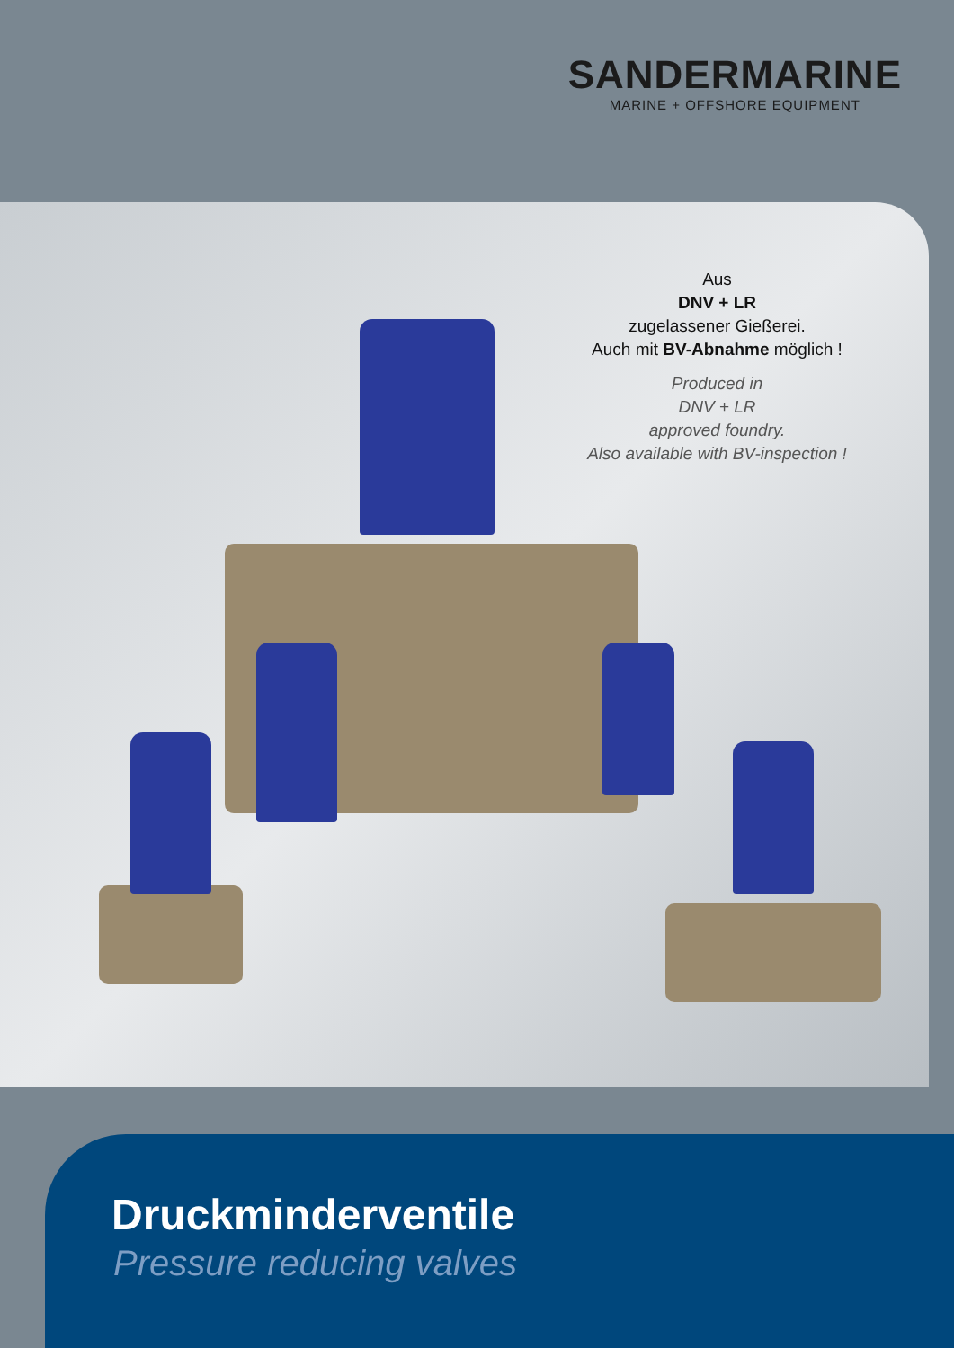SANDERMARINE
MARINE + OFFSHORE EQUIPMENT
Aus
DNV + LR
zugelassener Gießerei.
Auch mit BV-Abnahme möglich !
Produced in
DNV + LR
approved foundry.
Also available with BV-inspection !
Druckminderventile
Pressure reducing valves